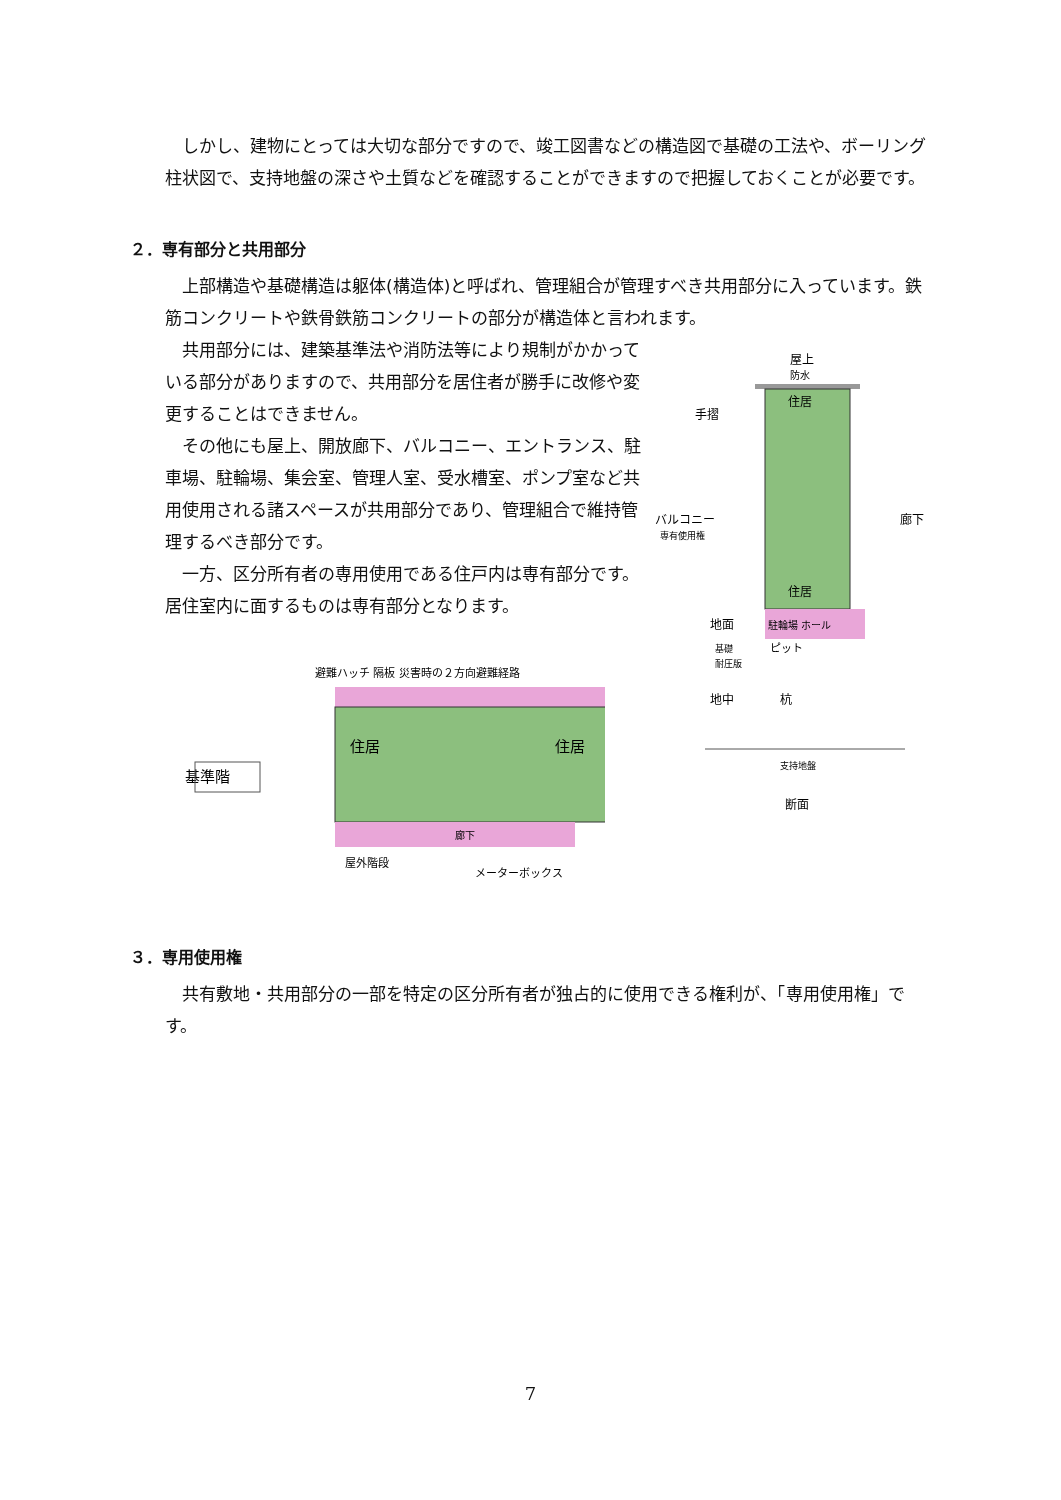しかし、建物にとっては大切な部分ですので、竣工図書などの構造図で基礎の工法や、ボーリング柱状図で、支持地盤の深さや土質などを確認することができますので把握しておくことが必要です。
２．専有部分と共用部分
上部構造や基礎構造は躯体(構造体)と呼ばれ、管理組合が管理すべき共用部分に入っています。鉄筋コンクリートや鉄骨鉄筋コンクリートの部分が構造体と言われます。
共用部分には、建築基準法や消防法等により規制がかかっている部分がありますので、共用部分を居住者が勝手に改修や変更することはできません。
その他にも屋上、開放廊下、バルコニー、エントランス、駐車場、駐輪場、集会室、管理人室、受水槽室、ポンプ室など共用使用される諸スペースが共用部分であり、管理組合で維持管理するべき部分です。
一方、区分所有者の専用使用である住戸内は専有部分です。居住室内に面するものは専有部分となります。
基準階
避難ハッチ 隔板 災害時の２方向避難経路
住居
住居
廊下
屋外階段
メーターボックス
屋上
防水
住居
住居
手摺
バルコニー
専有使用権
廊下
駐輪場 ホール
地面
基礎
耐圧版
ピット
地中
杭
支持地盤
断面
３．専用使用権
共有敷地・共用部分の一部を特定の区分所有者が独占的に使用できる権利が、「専用使用権」です。
7